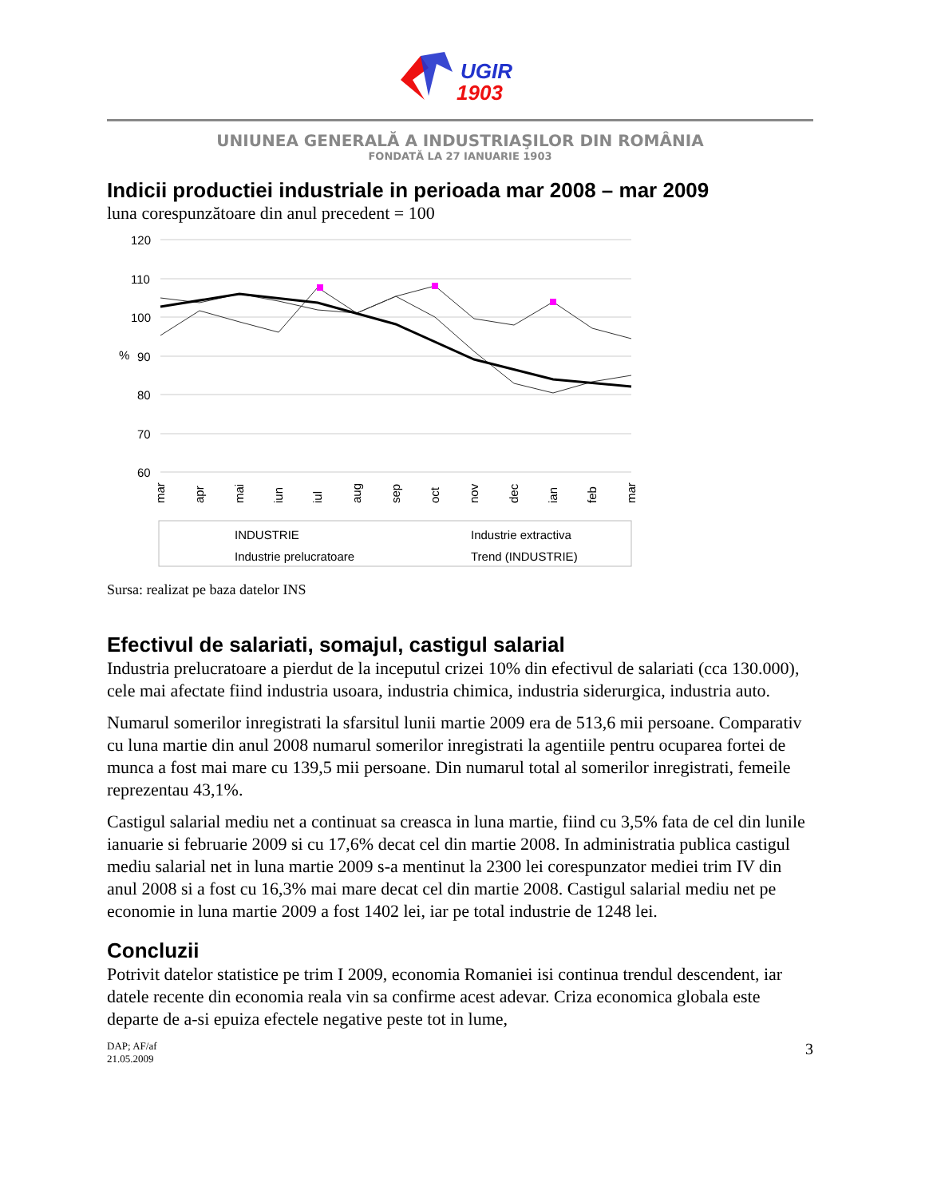UGIR
1903
UNIUNEA GENERALĂ A INDUSTRIAŞILOR DIN ROMÂNIA
FONDATĂ LA 27 IANUARIE 1903
Indicii productiei industriale in perioada mar 2008 – mar 2009
luna corespunzătoare din anul precedent = 100
120
110
100
90
80
70
60
%
mar
apr
mai
iun
iul
aug
sep
oct
nov
dec
ian
feb
mar
INDUSTRIE
Industrie extractiva
Industrie prelucratoare
Trend (INDUSTRIE)
Sursa: realizat pe baza datelor INS
Efectivul de salariati, somajul, castigul salarial
Industria prelucratoare a pierdut de la inceputul crizei 10% din efectivul de salariati (cca 130.000), cele mai afectate fiind industria usoara, industria chimica, industria siderurgica, industria auto.
Numarul somerilor inregistrati la sfarsitul lunii martie 2009 era de 513,6 mii persoane. Comparativ cu luna martie din anul 2008 numarul somerilor inregistrati la agentiile pentru ocuparea fortei de munca a fost mai mare cu 139,5 mii persoane. Din numarul total al somerilor inregistrati, femeile reprezentau 43,1%.
Castigul salarial mediu net a continuat sa creasca in luna martie, fiind cu 3,5% fata de cel din lunile ianuarie si februarie 2009 si cu 17,6% decat cel din martie 2008. In administratia publica castigul mediu salarial net in luna martie 2009 s-a mentinut la 2300 lei corespunzator mediei trim IV din anul 2008 si a fost cu 16,3% mai mare decat cel din martie 2008. Castigul salarial mediu net pe economie in luna martie 2009 a fost 1402 lei, iar pe total industrie de 1248 lei.
Concluzii
Potrivit datelor statistice pe trim I 2009, economia Romaniei isi continua trendul descendent, iar datele recente din economia reala vin sa confirme acest adevar. Criza economica globala este departe de a-si epuiza efectele negative peste tot in lume,
DAP; AF/af
21.05.2009
3